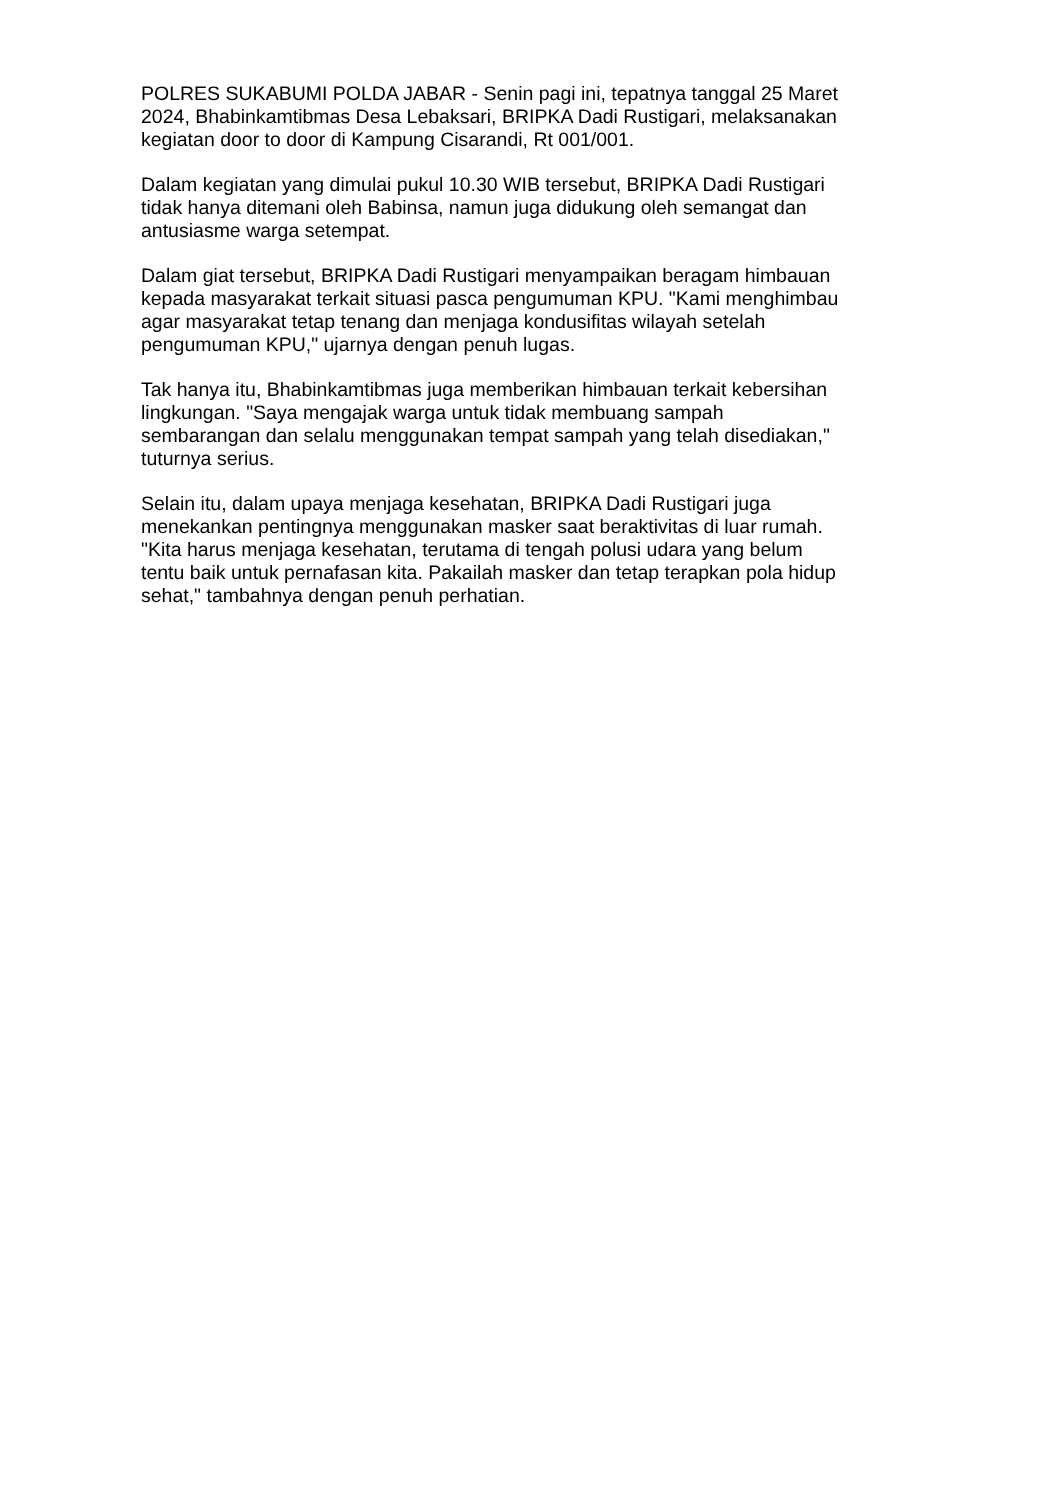POLRES SUKABUMI POLDA JABAR - Senin pagi ini, tepatnya tanggal 25 Maret
2024, Bhabinkamtibmas Desa Lebaksari, BRIPKA Dadi Rustigari, melaksanakan
kegiatan door to door di Kampung Cisarandi, Rt 001/001.
Dalam kegiatan yang dimulai pukul 10.30 WIB tersebut, BRIPKA Dadi Rustigari
tidak hanya ditemani oleh Babinsa, namun juga didukung oleh semangat dan
antusiasme warga setempat.
Dalam giat tersebut, BRIPKA Dadi Rustigari menyampaikan beragam himbauan
kepada masyarakat terkait situasi pasca pengumuman KPU. "Kami menghimbau
agar masyarakat tetap tenang dan menjaga kondusifitas wilayah setelah
pengumuman KPU," ujarnya dengan penuh lugas.
Tak hanya itu, Bhabinkamtibmas juga memberikan himbauan terkait kebersihan
lingkungan. "Saya mengajak warga untuk tidak membuang sampah
sembarangan dan selalu menggunakan tempat sampah yang telah disediakan,"
tuturnya serius.
Selain itu, dalam upaya menjaga kesehatan, BRIPKA Dadi Rustigari juga
menekankan pentingnya menggunakan masker saat beraktivitas di luar rumah.
"Kita harus menjaga kesehatan, terutama di tengah polusi udara yang belum
tentu baik untuk pernafasan kita. Pakailah masker dan tetap terapkan pola hidup
sehat," tambahnya dengan penuh perhatian.